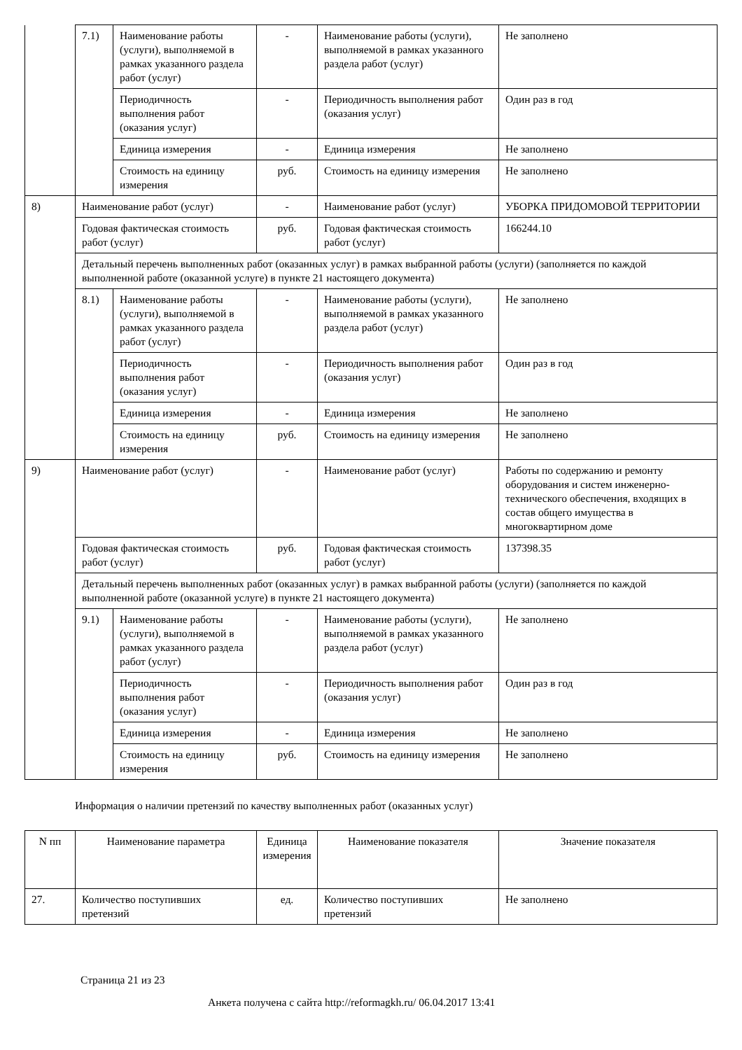| | 7.1) | Наименование работы (услуги), выполняемой в рамках указанного раздела работ (услуг) | - | Наименование работы (услуги), выполняемой в рамках указанного раздела работ (услуг) | Не заполнено |
| | | Периодичность выполнения работ (оказания услуг) | - | Периодичность выполнения работ (оказания услуг) | Один раз в год |
| | | Единица измерения | - | Единица измерения | Не заполнено |
| | | Стоимость на единицу измерения | руб. | Стоимость на единицу измерения | Не заполнено |
| 8) | Наименование работ (услуг) | | - | Наименование работ (услуг) | УБОРКА ПРИДОМОВОЙ ТЕРРИТОРИИ |
| | Годовая фактическая стоимость работ (услуг) | | руб. | Годовая фактическая стоимость работ (услуг) | 166244.10 |
| | Детальный перечень выполненных работ (оказанных услуг) в рамках выбранной работы (услуги) (заполняется по каждой выполненной работе (оказанной услуге) в пункте 21 настоящего документа) | | | | |
| | 8.1) | Наименование работы (услуги), выполняемой в рамках указанного раздела работ (услуг) | - | Наименование работы (услуги), выполняемой в рамках указанного раздела работ (услуг) | Не заполнено |
| | | Периодичность выполнения работ (оказания услуг) | - | Периодичность выполнения работ (оказания услуг) | Один раз в год |
| | | Единица измерения | - | Единица измерения | Не заполнено |
| | | Стоимость на единицу измерения | руб. | Стоимость на единицу измерения | Не заполнено |
| 9) | Наименование работ (услуг) | | - | Наименование работ (услуг) | Работы по содержанию и ремонту оборудования и систем инженерно-технического обеспечения, входящих в состав общего имущества в многоквартирном доме |
| | Годовая фактическая стоимость работ (услуг) | | руб. | Годовая фактическая стоимость работ (услуг) | 137398.35 |
| | Детальный перечень выполненных работ (оказанных услуг) в рамках выбранной работы (услуги) (заполняется по каждой выполненной работе (оказанной услуге) в пункте 21 настоящего документа) | | | | |
| | 9.1) | Наименование работы (услуги), выполняемой в рамках указанного раздела работ (услуг) | - | Наименование работы (услуги), выполняемой в рамках указанного раздела работ (услуг) | Не заполнено |
| | | Периодичность выполнения работ (оказания услуг) | - | Периодичность выполнения работ (оказания услуг) | Один раз в год |
| | | Единица измерения | - | Единица измерения | Не заполнено |
| | | Стоимость на единицу измерения | руб. | Стоимость на единицу измерения | Не заполнено |
Информация о наличии претензий по качеству выполненных работ (оказанных услуг)
| N пп | Наименование параметра | Единица измерения | Наименование показателя | Значение показателя |
| --- | --- | --- | --- | --- |
| 27. | Количество поступивших претензий | ед. | Количество поступивших претензий | Не заполнено |
Страница 21 из 23
Анкета получена с сайта http://reformagkh.ru/ 06.04.2017 13:41